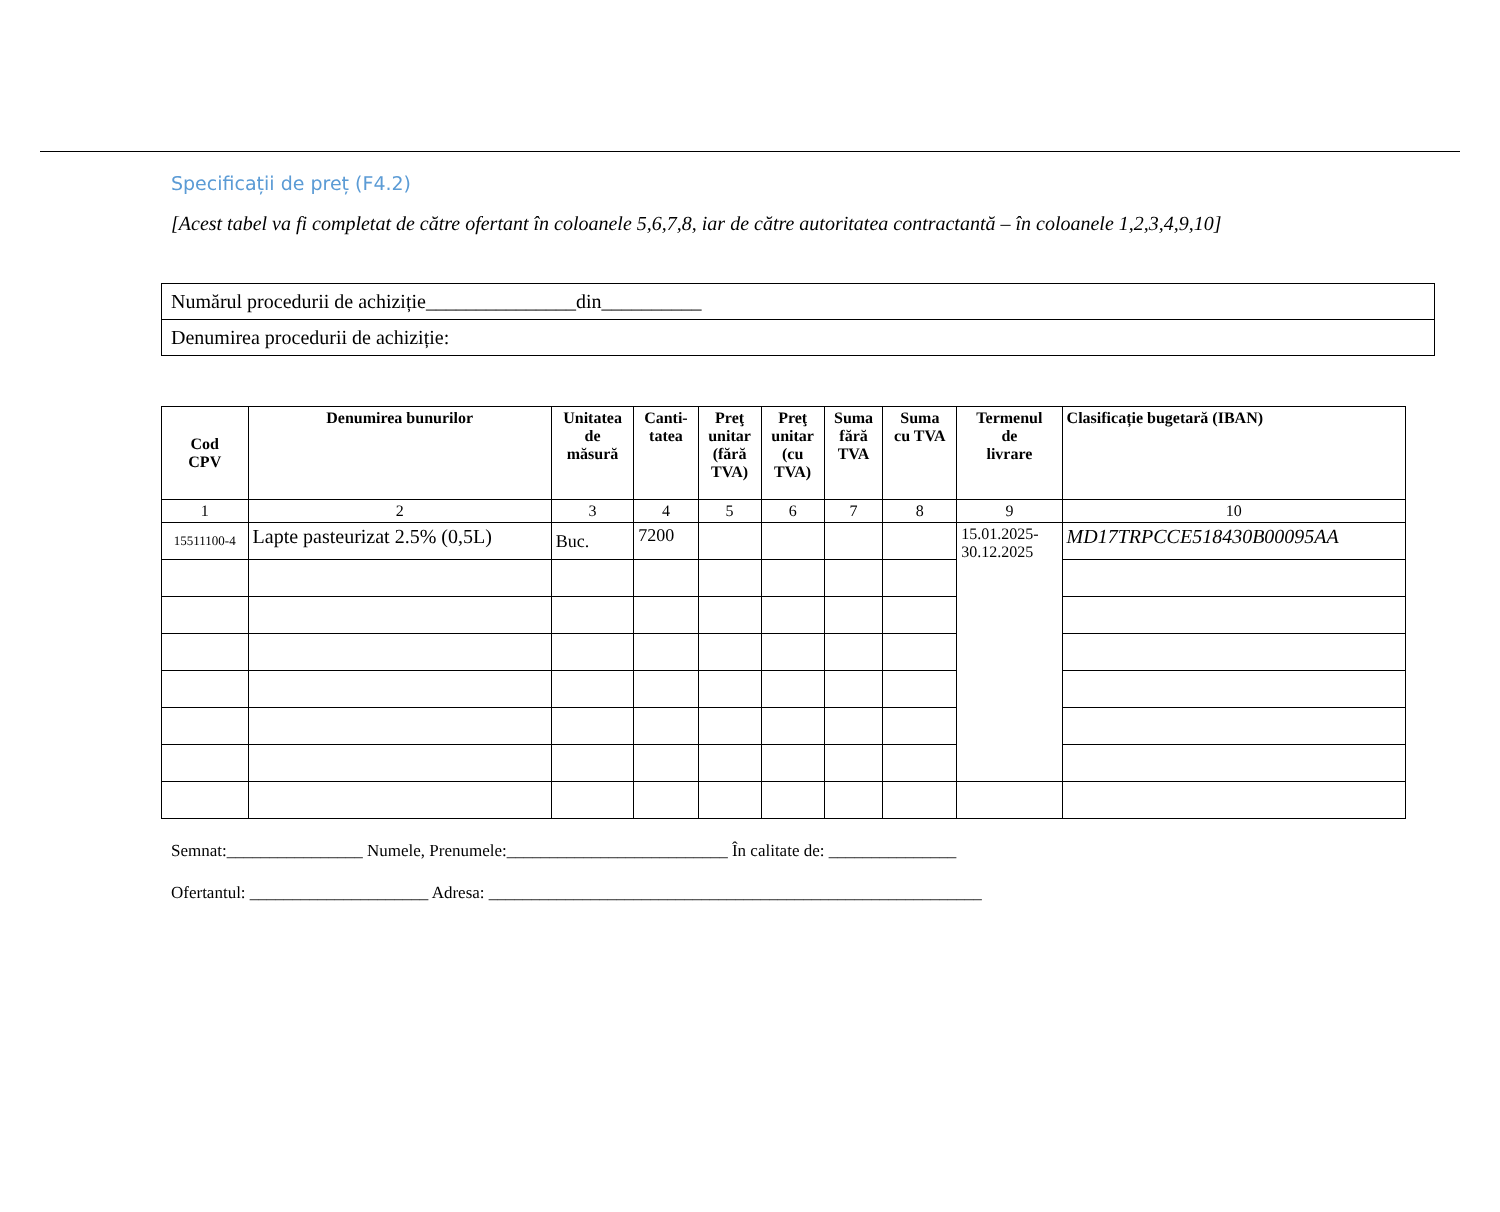Specificații de preț (F4.2)
[Acest tabel va fi completat de către ofertant în coloanele 5,6,7,8, iar de către autoritatea contractantă – în coloanele 1,2,3,4,9,10]
| Numărul procedurii de achiziție_______________din__________ |
| Denumirea procedurii de achiziție: |
| Cod CPV | Denumirea bunurilor | Unitatea de măsură | Canti- tatea | Preţ unitar (fără TVA) | Preţ unitar (cu TVA) | Suma fără TVA | Suma cu TVA | Termenul de livrare | Clasificație bugetară (IBAN) |
| --- | --- | --- | --- | --- | --- | --- | --- | --- | --- |
| 1 | 2 | 3 | 4 | 5 | 6 | 7 | 8 | 9 | 10 |
| 15511100-4 | Lapte pasteurizat 2.5% (0,5L) | Buc. | 7200 | | | | | 15.01.2025- 30.12.2025 | MD17TRPCCE518430B00095AA |
Semnat:________________ Numele, Prenumele:__________________________ În calitate de: _______________
Ofertantul: _____________________ Adresa: __________________________________________________________